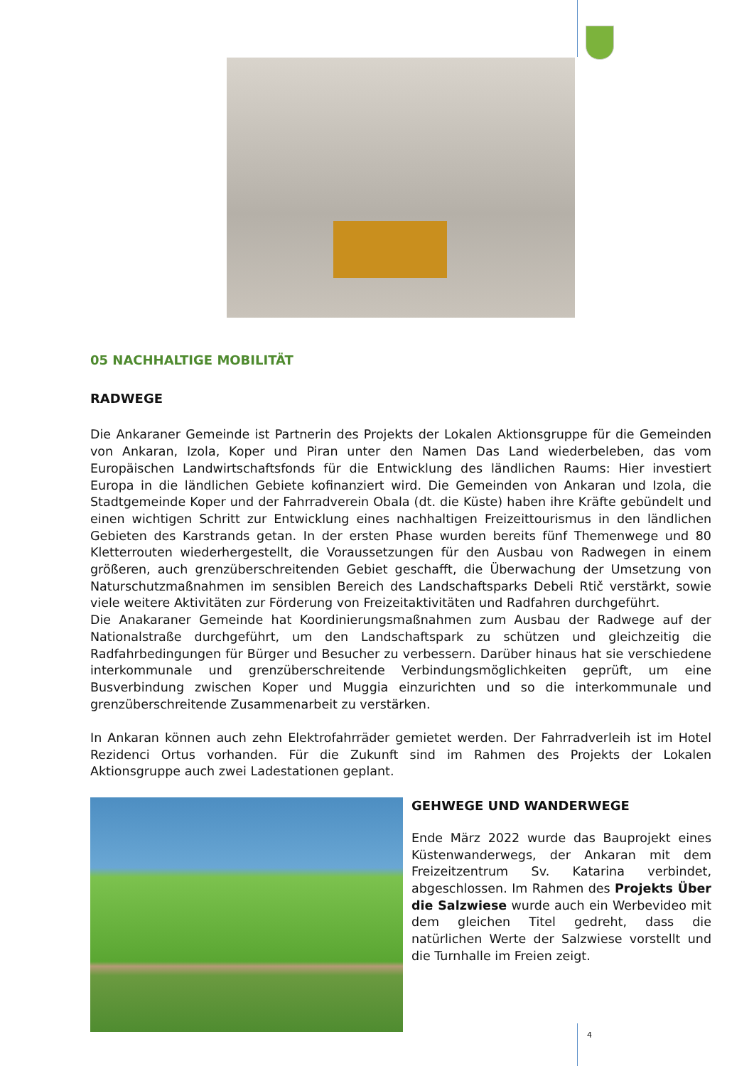05 NACHHALTIGE MOBILITÄT
RADWEGE
Die Ankaraner Gemeinde ist Partnerin des Projekts der Lokalen Aktionsgruppe für die Gemeinden von Ankaran, Izola, Koper und Piran unter den Namen Das Land wiederbeleben, das vom Europäischen Landwirtschaftsfonds für die Entwicklung des ländlichen Raums: Hier investiert Europa in die ländlichen Gebiete kofinanziert wird. Die Gemeinden von Ankaran und Izola, die Stadtgemeinde Koper und der Fahrradverein Obala (dt. die Küste) haben ihre Kräfte gebündelt und einen wichtigen Schritt zur Entwicklung eines nachhaltigen Freizeittourismus in den ländlichen Gebieten des Karstrands getan. In der ersten Phase wurden bereits fünf Themenwege und 80 Kletterrouten wiederhergestellt, die Voraussetzungen für den Ausbau von Radwegen in einem größeren, auch grenzüberschreitenden Gebiet geschafft, die Überwachung der Umsetzung von Naturschutzmaßnahmen im sensiblen Bereich des Landschaftsparks Debeli Rtič verstärkt, sowie viele weitere Aktivitäten zur Förderung von Freizeitaktivitäten und Radfahren durchgeführt.
Die Anakaraner Gemeinde hat Koordinierungsmaßnahmen zum Ausbau der Radwege auf der Nationalstraße durchgeführt, um den Landschaftspark zu schützen und gleichzeitig die Radfahrbedingungen für Bürger und Besucher zu verbessern. Darüber hinaus hat sie verschiedene interkommunale und grenzüberschreitende Verbindungsmöglichkeiten geprüft, um eine Busverbindung zwischen Koper und Muggia einzurichten und so die interkommunale und grenzüberschreitende Zusammenarbeit zu verstärken.
In Ankaran können auch zehn Elektrofahrräder gemietet werden. Der Fahrradverleih ist im Hotel Rezidenci Ortus vorhanden. Für die Zukunft sind im Rahmen des Projekts der Lokalen Aktionsgruppe auch zwei Ladestationen geplant.
GEHWEGE UND WANDERWEGE
Ende März 2022 wurde das Bauprojekt eines Küstenwanderwegs, der Ankaran mit dem Freizeitzentrum Sv. Katarina verbindet, abgeschlossen. Im Rahmen des Projekts Über die Salzwiese wurde auch ein Werbevideo mit dem gleichen Titel gedreht, dass die natürlichen Werte der Salzwiese vorstellt und die Turnhalle im Freien zeigt.
4